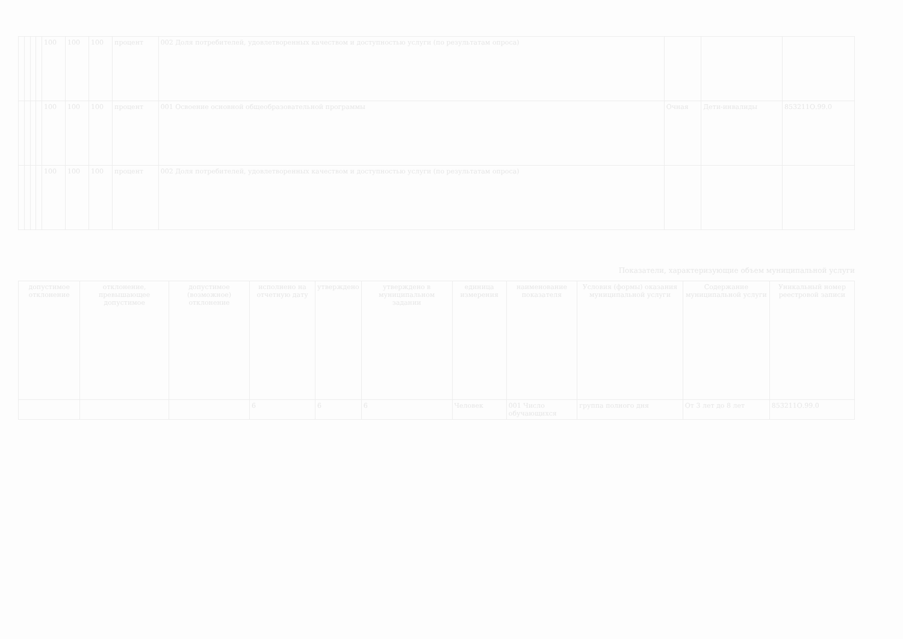| | | | | 100 | 100 | 100 | процент | 002 Доля потребителей, удовлетворенных качеством и доступностью услуги (по результатам опроса) | | | |
| | | | | 100 | 100 | 100 | процент | 001 Освоение основной общеобразовательной программы | Очная | Дети-инвалиды | 853211О.99.0 |
| | | | | 100 | 100 | 100 | процент | 002 Доля потребителей, удовлетворенных качеством и доступностью услуги (по результатам опроса) | | | |
Показатели, характеризующие объем муниципальной услуги
| допустимое отклонение | отклонение, превышающее допустимое | допустимое (возможное) отклонение | исполнено на отчетную дату | утверждено | утверждено в муниципальном задании | единица измерения | наименование показателя | Условия (формы) оказания муниципальной услуги | Содержание муниципальной услуги | Уникальный номер реестровой записи |
| --- | --- | --- | --- | --- | --- | --- | --- | --- | --- | --- |
| | | | 6 | 6 | 6 | Человек | 001 Число обучающихся | группа полного дня | От 3 лет до 8 лет | 853211О.99.0 |